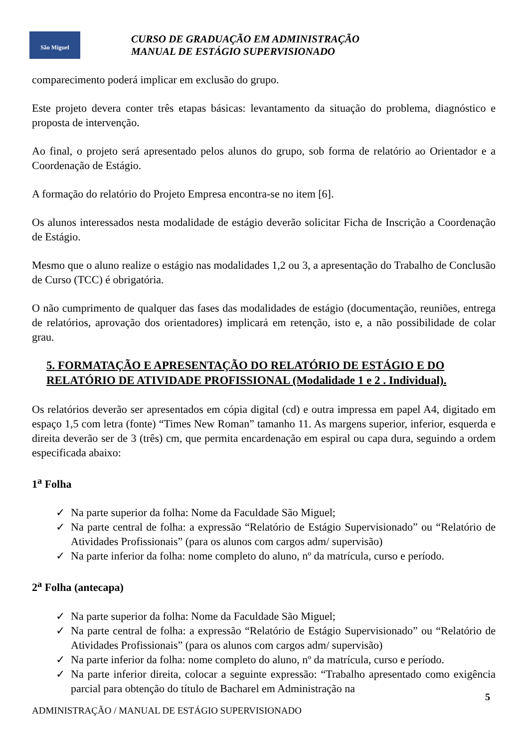São Miguel
CURSO DE GRADUAÇÃO EM ADMINISTRAÇÃO
MANUAL DE ESTÁGIO SUPERVISIONADO
comparecimento poderá implicar em exclusão do grupo.
Este projeto devera conter três etapas básicas: levantamento da situação do problema, diagnóstico e proposta de intervenção.
Ao final, o projeto será apresentado pelos alunos do grupo, sob forma de relatório ao Orientador e a Coordenação de Estágio.
A formação do relatório do Projeto Empresa encontra-se no item [6].
Os alunos interessados nesta modalidade de estágio deverão solicitar Ficha de Inscrição a Coordenação de Estágio.
Mesmo que o aluno realize o estágio nas modalidades 1,2 ou 3, a apresentação do Trabalho de Conclusão de Curso (TCC) é obrigatória.
O não cumprimento de qualquer das fases das modalidades de estágio (documentação, reuniões, entrega de relatórios, aprovação dos orientadores) implicará em retenção, isto e, a não possibilidade de colar grau.
5. FORMATAÇÃO E APRESENTAÇÃO DO RELATÓRIO DE ESTÁGIO E DO RELATÓRIO DE ATIVIDADE PROFISSIONAL (Modalidade 1 e 2 . Individual).
Os relatórios deverão ser apresentados em cópia digital (cd) e outra impressa em papel A4, digitado em espaço 1,5 com letra (fonte) “Times New Roman” tamanho 11. As margens superior, inferior, esquerda e direita deverão ser de 3 (três) cm, que permita encardenação em espiral ou capa dura, seguindo a ordem especificada abaixo:
1<sup>a</sup> Folha
✓ Na parte superior da folha: Nome da Faculdade São Miguel;
✓ Na parte central de folha: a expressão “Relatório de Estágio Supervisionado” ou “Relatório de Atividades Profissionais” (para os alunos com cargos adm/ supervisão)
✓ Na parte inferior da folha: nome completo do aluno, nº da matrícula, curso e período.
2<sup>a</sup> Folha (antecapa)
✓ Na parte superior da folha: Nome da Faculdade São Miguel;
✓ Na parte central de folha: a expressão “Relatório de Estágio Supervisionado” ou “Relatório de Atividades Profissionais” (para os alunos com cargos adm/ supervisão)
✓ Na parte inferior da folha: nome completo do aluno, nº da matrícula, curso e período.
✓ Na parte inferior direita, colocar a seguinte expressão: “Trabalho apresentado como exigência parcial para obtenção do título de Bacharel em Administração na
5
ADMINISTRAÇÃO / MANUAL DE ESTÁGIO SUPERVISIONADO